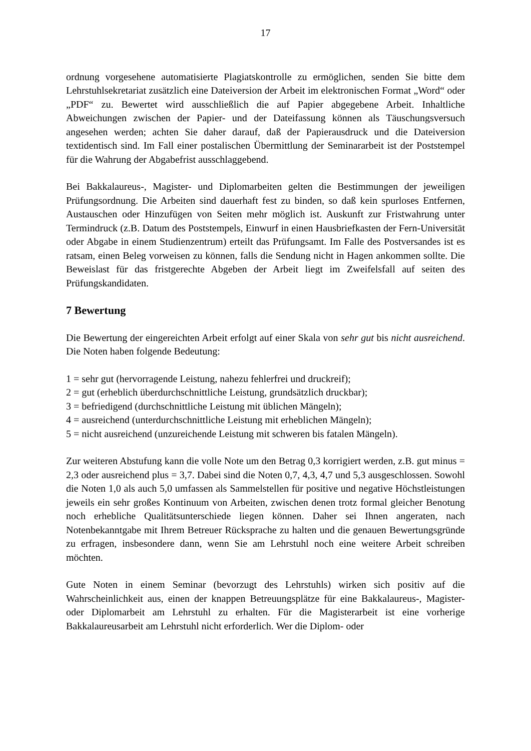17
ordnung vorgesehene automatisierte Plagiatskontrolle zu ermöglichen, senden Sie bitte dem Lehrstuhlsekretariat zusätzlich eine Dateiversion der Arbeit im elektronischen Format „Word“ oder „PDF“ zu. Bewertet wird ausschließlich die auf Papier abgegebene Arbeit. Inhaltliche Abweichungen zwischen der Papier- und der Dateifassung können als Täuschungsversuch angesehen werden; achten Sie daher darauf, daß der Papierausdruck und die Dateiversion textidentisch sind. Im Fall einer postalischen Übermittlung der Seminararbeit ist der Poststempel für die Wahrung der Abgabefrist ausschlaggebend.
Bei Bakkalaureus-, Magister- und Diplomarbeiten gelten die Bestimmungen der jeweiligen Prüfungsordnung. Die Arbeiten sind dauerhaft fest zu binden, so daß kein spurloses Entfernen, Austauschen oder Hinzufügen von Seiten mehr möglich ist. Auskunft zur Fristwahrung unter Termindruck (z.B. Datum des Poststempels, Einwurf in einen Hausbriefkasten der Fern-Universität oder Abgabe in einem Studienzentrum) erteilt das Prüfungsamt. Im Falle des Postversandes ist es ratsam, einen Beleg vorweisen zu können, falls die Sendung nicht in Hagen ankommen sollte. Die Beweislast für das fristgerechte Abgeben der Arbeit liegt im Zweifelsfall auf seiten des Prüfungskandidaten.
7 Bewertung
Die Bewertung der eingereichten Arbeit erfolgt auf einer Skala von sehr gut bis nicht ausreichend. Die Noten haben folgende Bedeutung:
1 = sehr gut (hervorragende Leistung, nahezu fehlerfrei und druckreif);
2 = gut (erheblich überdurchschnittliche Leistung, grundsätzlich druckbar);
3 = befriedigend (durchschnittliche Leistung mit üblichen Mängeln);
4 = ausreichend (unterdurchschnittliche Leistung mit erheblichen Mängeln);
5 = nicht ausreichend (unzureichende Leistung mit schweren bis fatalen Mängeln).
Zur weiteren Abstufung kann die volle Note um den Betrag 0,3 korrigiert werden, z.B. gut minus = 2,3 oder ausreichend plus = 3,7. Dabei sind die Noten 0,7, 4,3, 4,7 und 5,3 ausgeschlossen. Sowohl die Noten 1,0 als auch 5,0 umfassen als Sammelstellen für positive und negative Höchstleistungen jeweils ein sehr großes Kontinuum von Arbeiten, zwischen denen trotz formal gleicher Benotung noch erhebliche Qualitätsunterschiede liegen können. Daher sei Ihnen angeraten, nach Notenbekanntgabe mit Ihrem Betreuer Rücksprache zu halten und die genauen Bewertungsgründe zu erfragen, insbesondere dann, wenn Sie am Lehrstuhl noch eine weitere Arbeit schreiben möchten.
Gute Noten in einem Seminar (bevorzugt des Lehrstuhls) wirken sich positiv auf die Wahrscheinlichkeit aus, einen der knappen Betreuungsplätze für eine Bakkalaureus-, Magister- oder Diplomarbeit am Lehrstuhl zu erhalten. Für die Magisterarbeit ist eine vorherige Bakkalaureusarbeit am Lehrstuhl nicht erforderlich. Wer die Diplom- oder